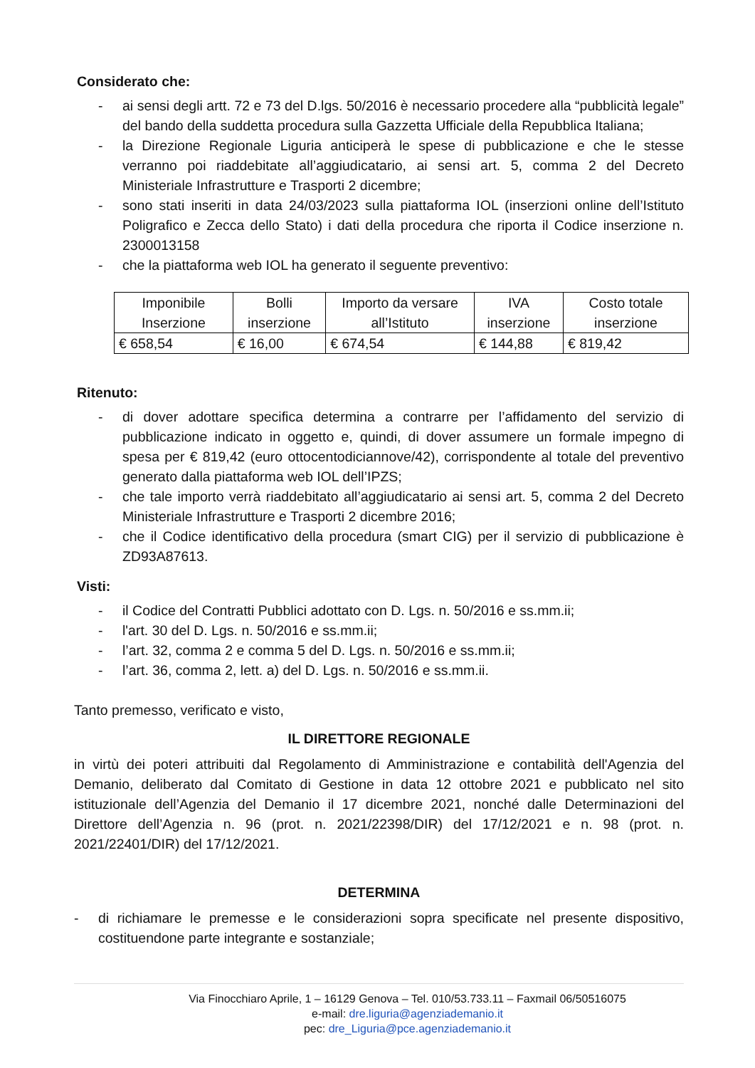Considerato che:
- ai sensi degli artt. 72 e 73 del D.lgs. 50/2016 è necessario procedere alla “pubblicità legale” del bando della suddetta procedura sulla Gazzetta Ufficiale della Repubblica Italiana;
- la Direzione Regionale Liguria anticiperà le spese di pubblicazione e che le stesse verranno poi riaddebitate all’aggiudicatario, ai sensi art. 5, comma 2 del Decreto Ministeriale Infrastrutture e Trasporti 2 dicembre;
- sono stati inseriti in data 24/03/2023 sulla piattaforma IOL (inserzioni online dell’Istituto Poligrafico e Zecca dello Stato) i dati della procedura che riporta il Codice inserzione n. 2300013158
- che la piattaforma web IOL ha generato il seguente preventivo:
| Imponibile Inserzione | Bolli inserzione | Importo da versare all’Istituto | IVA inserzione | Costo totale inserzione |
| --- | --- | --- | --- | --- |
| € 658,54 | € 16,00 | € 674,54 | € 144,88 | € 819,42 |
Ritenuto:
- di dover adottare specifica determina a contrarre per l’affidamento del servizio di pubblicazione indicato in oggetto e, quindi, di dover assumere un formale impegno di spesa per € 819,42 (euro ottocentodiciannove/42), corrispondente al totale del preventivo generato dalla piattaforma web IOL dell’IPZS;
- che tale importo verrà riaddebitato all’aggiudicatario ai sensi art. 5, comma 2 del Decreto Ministeriale Infrastrutture e Trasporti 2 dicembre 2016;
- che il Codice identificativo della procedura (smart CIG) per il servizio di pubblicazione è ZD93A87613.
Visti:
- il Codice del Contratti Pubblici adottato con D. Lgs. n. 50/2016 e ss.mm.ii;
- l'art. 30 del D. Lgs. n. 50/2016 e ss.mm.ii;
- l’art. 32, comma 2 e comma 5 del D. Lgs. n. 50/2016 e ss.mm.ii;
- l’art. 36, comma 2, lett. a) del D. Lgs. n. 50/2016 e ss.mm.ii.
Tanto premesso, verificato e visto,
IL DIRETTORE REGIONALE
in virtù dei poteri attribuiti dal Regolamento di Amministrazione e contabilità dell'Agenzia del Demanio, deliberato dal Comitato di Gestione in data 12 ottobre 2021 e pubblicato nel sito istituzionale dell’Agenzia del Demanio il 17 dicembre 2021, nonché dalle Determinazioni del Direttore dell’Agenzia n. 96 (prot. n. 2021/22398/DIR) del 17/12/2021 e n. 98 (prot. n. 2021/22401/DIR) del 17/12/2021.
DETERMINA
- di richiamare le premesse e le considerazioni sopra specificate nel presente dispositivo, costituendone parte integrante e sostanziale;
Via Finocchiaro Aprile, 1 – 16129 Genova – Tel. 010/53.733.11 – Faxmail 06/50516075
e-mail: dre.liguria@agenziademanio.it
pec: dre_Liguria@pce.agenziademanio.it